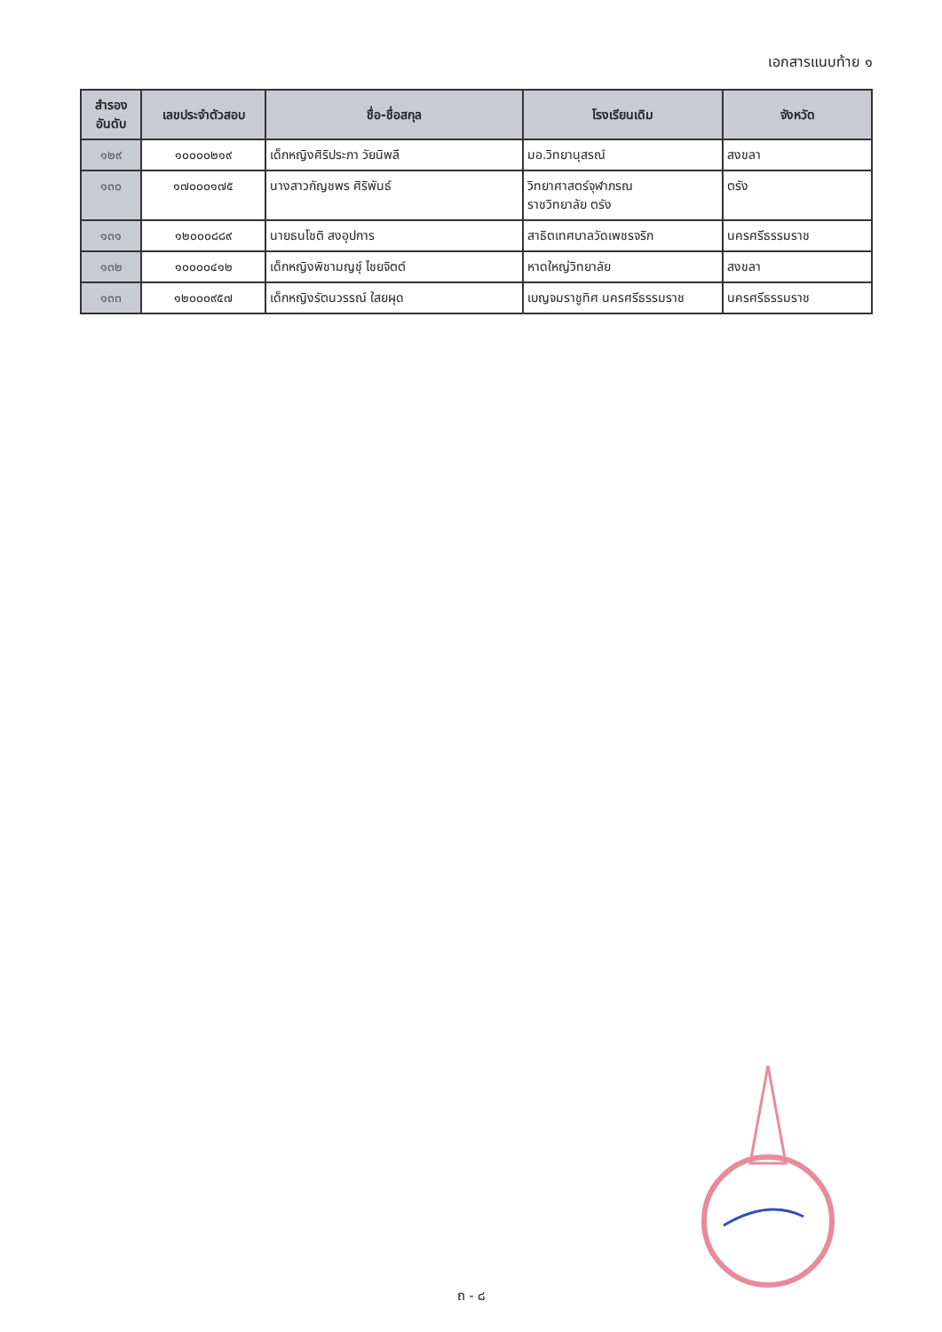เอกสารแนบท้าย ๑
| สำรอง อันดับ | เลขประจำตัวสอบ | ชื่อ-ชื่อสกุล | โรงเรียนเดิม | จังหวัด |
| --- | --- | --- | --- | --- |
| ๑๒๙ | ๑๐๐๐๐๒๑๙ | เด็กหญิงศิริประภา วัยนิพลี | มอ.วิทยานุสรณ์ | สงขลา |
| ๑๓๐ | ๑๗๐๐๐๑๗๕ | นางสาวกัญชพร ศิริพันธ์ | วิทยาศาสตร์จุฬาภรณ ราชวิทยาลัย ตรัง | ตรัง |
| ๑๓๑ | ๑๒๐๐๐๘๘๙ | นายธนโชติ สงอุปการ | สาธิตเทศบาลวัดเพชรจริก | นครศรีธรรมราช |
| ๑๓๒ | ๑๐๐๐๐๔๑๒ | เด็กหญิงพิชามญชุ์ ไชยจิตต์ | หาดใหญ่วิทยาลัย | สงขลา |
| ๑๓๓ | ๑๒๐๐๐๙๕๗ | เด็กหญิงรัตนวรรณ์ ใสยผุด | เบญจมราชูทิศ นครศรีธรรมราช | นครศรีธรรมราช |
ถ - ๘